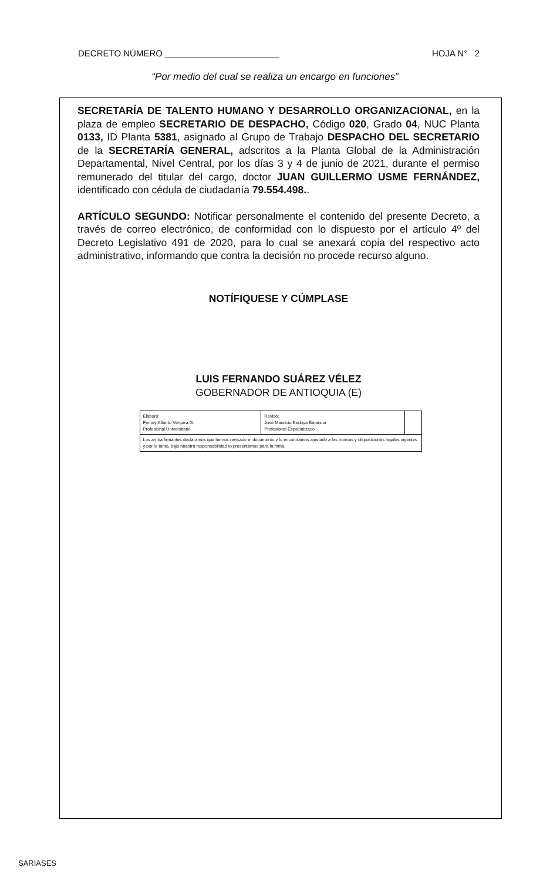DECRETO NÚMERO HOJA N° 2
“Por medio del cual se realiza un encargo en funciones”
SECRETARÍA DE TALENTO HUMANO Y DESARROLLO ORGANIZACIONAL, en la plaza de empleo SECRETARIO DE DESPACHO, Código 020, Grado 04, NUC Planta 0133, ID Planta 5381, asignado al Grupo de Trabajo DESPACHO DEL SECRETARIO de la SECRETARÍA GENERAL, adscritos a la Planta Global de la Administración Departamental, Nivel Central, por los días 3 y 4 de junio de 2021, durante el permiso remunerado del titular del cargo, doctor JUAN GUILLERMO USME FERNÁNDEZ, identificado con cédula de ciudadanía 79.554.498..
ARTÍCULO SEGUNDO: Notificar personalmente el contenido del presente Decreto, a través de correo electrónico, de conformidad con lo dispuesto por el artículo 4º del Decreto Legislativo 491 de 2020, para lo cual se anexará copia del respectivo acto administrativo, informando que contra la decisión no procede recurso alguno.
NOTÍFIQUESE Y CÚMPLASE
LUIS FERNANDO SUÁREZ VÉLEZ
GOBERNADOR DE ANTIOQUIA (E)
| Elaboró: Ferney Alberto Vergara G. Profesional Universitario | Revisó: José Mauricio Bedoya Betancur Profesional Especializado | |
| Los arriba firmantes declaramos que hemos revisado el documento y lo encontramos ajustado a las normas y disposiciones legales vigentes y por lo tanto, bajo nuestra responsabilidad lo presentamos para la firma. | | |
SARIASES